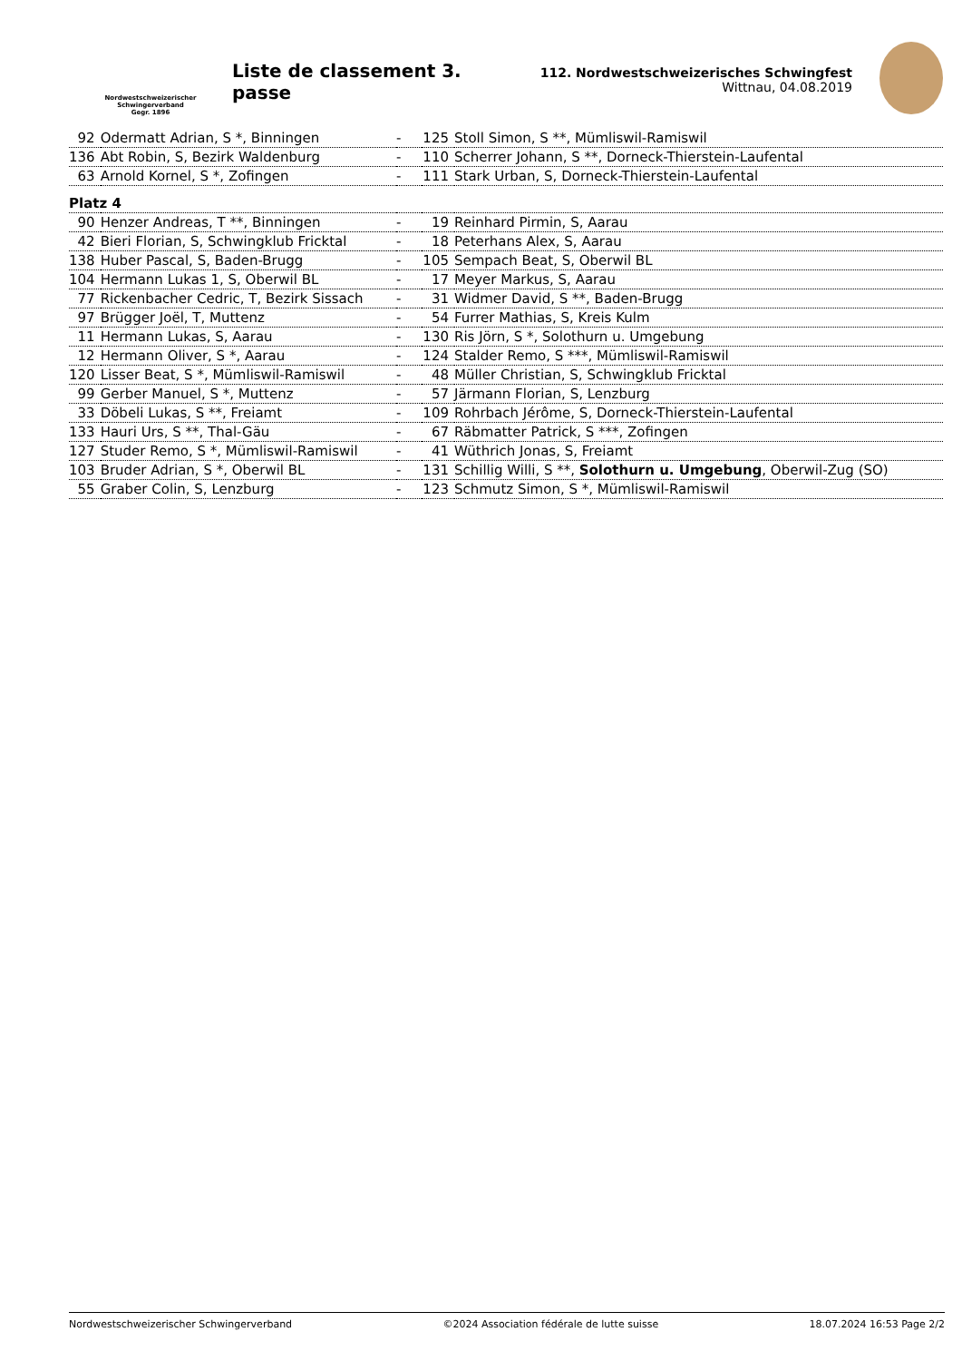Nordwestschweizerischer
Schwingerverband
Gegr. 1896
Liste de classement 3. passe
112. Nordwestschweizerisches Schwingfest
Wittnau, 04.08.2019
| 92 | Odermatt Adrian, S *, Binningen | - | 125 | Stoll Simon, S **, Mümliswil-Ramiswil |
| 136 | Abt Robin, S, Bezirk Waldenburg | - | 110 | Scherrer Johann, S **, Dorneck-Thierstein-Laufental |
| 63 | Arnold Kornel, S *, Zofingen | - | 111 | Stark Urban, S, Dorneck-Thierstein-Laufental |
| Platz 4 | | | | |
| 90 | Henzer Andreas, T **, Binningen | - | 19 | Reinhard Pirmin, S, Aarau |
| 42 | Bieri Florian, S, Schwingklub Fricktal | - | 18 | Peterhans Alex, S, Aarau |
| 138 | Huber Pascal, S, Baden-Brugg | - | 105 | Sempach Beat, S, Oberwil BL |
| 104 | Hermann Lukas 1, S, Oberwil BL | - | 17 | Meyer Markus, S, Aarau |
| 77 | Rickenbacher Cedric, T, Bezirk Sissach | - | 31 | Widmer David, S **, Baden-Brugg |
| 97 | Brügger Joël, T, Muttenz | - | 54 | Furrer Mathias, S, Kreis Kulm |
| 11 | Hermann Lukas, S, Aarau | - | 130 | Ris Jörn, S *, Solothurn u. Umgebung |
| 12 | Hermann Oliver, S *, Aarau | - | 124 | Stalder Remo, S ***, Mümliswil-Ramiswil |
| 120 | Lisser Beat, S *, Mümliswil-Ramiswil | - | 48 | Müller Christian, S, Schwingklub Fricktal |
| 99 | Gerber Manuel, S *, Muttenz | - | 57 | Järmann Florian, S, Lenzburg |
| 33 | Döbeli Lukas, S **, Freiamt | - | 109 | Rohrbach Jérôme, S, Dorneck-Thierstein-Laufental |
| 133 | Hauri Urs, S **, Thal-Gäu | - | 67 | Räbmatter Patrick, S ***, Zofingen |
| 127 | Studer Remo, S *, Mümliswil-Ramiswil | - | 41 | Wüthrich Jonas, S, Freiamt |
| 103 | Bruder Adrian, S *, Oberwil BL | - | 131 | Schillig Willi, S **, Solothurn u. Umgebung , Oberwil-Zug (SO) |
| 55 | Graber Colin, S, Lenzburg | - | 123 | Schmutz Simon, S *, Mümliswil-Ramiswil |
Nordwestschweizerischer Schwingerverband ©2024 Association fédérale de lutte suisse 18.07.2024 16:53 Page 2/2